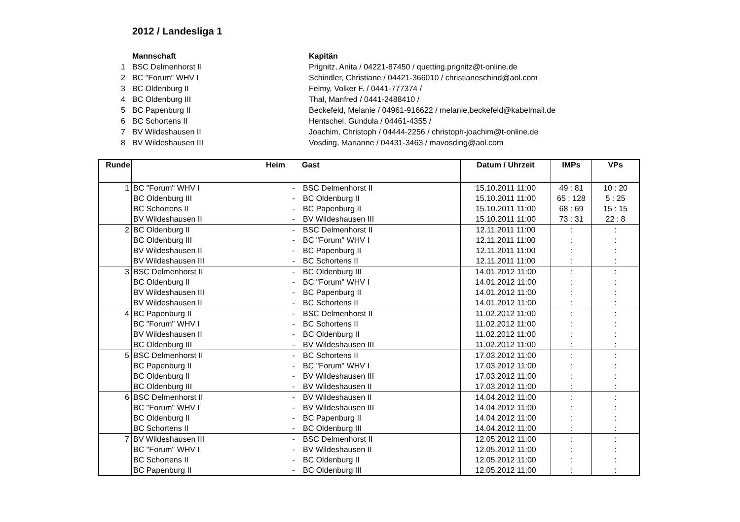2012 / Landesliga 1
| | Mannschaft | Kapitän |
| 1 | BSC Delmenhorst II | Prignitz, Anita / 04221-87450 / quetting.prignitz@t-online.de |
| 2 | BC "Forum" WHV I | Schindler, Christiane / 04421-366010 / christianeschind@aol.com |
| 3 | BC Oldenburg II | Felmy, Volker F. / 0441-777374 / |
| 4 | BC Oldenburg III | Thal, Manfred / 0441-2488410 / |
| 5 | BC Papenburg II | Beckefeld, Melanie / 04961-916622 / melanie.beckefeld@kabelmail.de |
| 6 | BC Schortens II | Hentschel, Gundula / 04461-4355 / |
| 7 | BV Wildeshausen II | Joachim, Christoph / 04444-2256 / christoph-joachim@t-online.de |
| 8 | BV Wildeshausen III | Vosding, Marianne / 04431-3463 / mavosding@aol.com |
| Runde | Heim | | Gast | Datum / Uhrzeit | IMPs | VPs |
| --- | --- | --- | --- | --- | --- | --- |
| 1 | BC "Forum" WHV I | - | BSC Delmenhorst II | 15.10.2011 11:00 | 49 : 81 | 10 : 20 |
| | BC Oldenburg III | - | BC Oldenburg II | 15.10.2011 11:00 | 65 : 128 | 5 : 25 |
| | BC Schortens II | - | BC Papenburg II | 15.10.2011 11:00 | 68 : 69 | 15 : 15 |
| | BV Wildeshausen II | - | BV Wildeshausen III | 15.10.2011 11:00 | 73 : 31 | 22 : 8 |
| 2 | BC Oldenburg II | - | BSC Delmenhorst II | 12.11.2011 11:00 | : | : |
| | BC Oldenburg III | - | BC "Forum" WHV I | 12.11.2011 11:00 | : | : |
| | BV Wildeshausen II | - | BC Papenburg II | 12.11.2011 11:00 | : | : |
| | BV Wildeshausen III | - | BC Schortens II | 12.11.2011 11:00 | : | : |
| 3 | BSC Delmenhorst II | - | BC Oldenburg III | 14.01.2012 11:00 | : | : |
| | BC Oldenburg II | - | BC "Forum" WHV I | 14.01.2012 11:00 | : | : |
| | BV Wildeshausen III | - | BC Papenburg II | 14.01.2012 11:00 | : | : |
| | BV Wildeshausen II | - | BC Schortens II | 14.01.2012 11:00 | : | : |
| 4 | BC Papenburg II | - | BSC Delmenhorst II | 11.02.2012 11:00 | : | : |
| | BC "Forum" WHV I | - | BC Schortens II | 11.02.2012 11:00 | : | : |
| | BV Wildeshausen II | - | BC Oldenburg II | 11.02.2012 11:00 | : | : |
| | BC Oldenburg III | - | BV Wildeshausen III | 11.02.2012 11:00 | : | : |
| 5 | BSC Delmenhorst II | - | BC Schortens II | 17.03.2012 11:00 | : | : |
| | BC Papenburg II | - | BC "Forum" WHV I | 17.03.2012 11:00 | : | : |
| | BC Oldenburg II | - | BV Wildeshausen III | 17.03.2012 11:00 | : | : |
| | BC Oldenburg III | - | BV Wildeshausen II | 17.03.2012 11:00 | : | : |
| 6 | BSC Delmenhorst II | - | BV Wildeshausen II | 14.04.2012 11:00 | : | : |
| | BC "Forum" WHV I | - | BV Wildeshausen III | 14.04.2012 11:00 | : | : |
| | BC Oldenburg II | - | BC Papenburg II | 14.04.2012 11:00 | : | : |
| | BC Schortens II | - | BC Oldenburg III | 14.04.2012 11:00 | : | : |
| 7 | BV Wildeshausen III | - | BSC Delmenhorst II | 12.05.2012 11:00 | : | : |
| | BC "Forum" WHV I | - | BV Wildeshausen II | 12.05.2012 11:00 | : | : |
| | BC Schortens II | - | BC Oldenburg II | 12.05.2012 11:00 | : | : |
| | BC Papenburg II | - | BC Oldenburg III | 12.05.2012 11:00 | : | : |